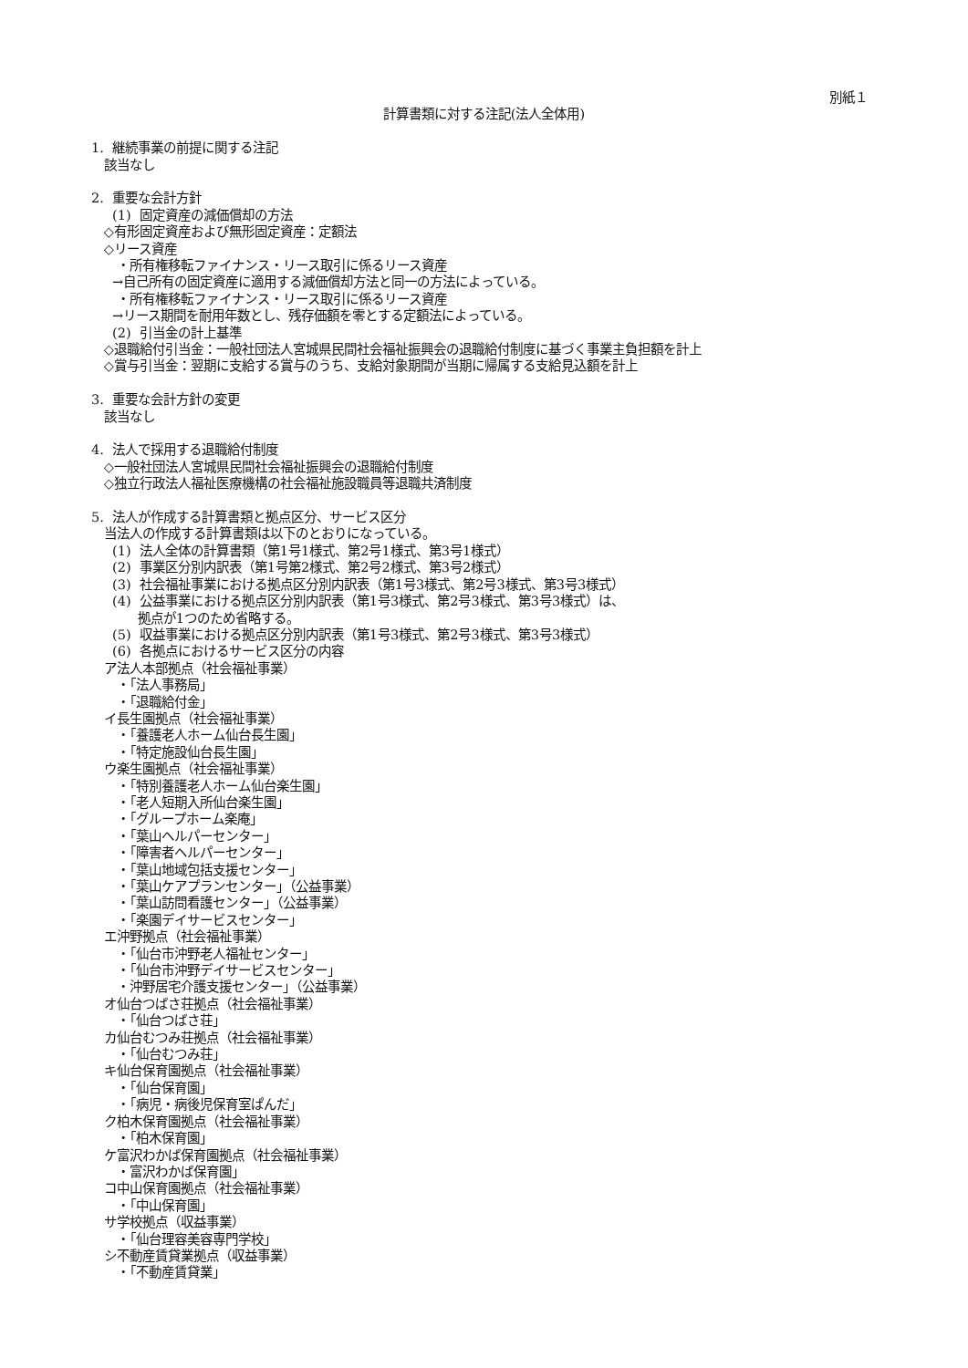別紙１
計算書類に対する注記(法人全体用)
1. 継続事業の前提に関する注記
該当なし
2. 重要な会計方針
(1) 固定資産の減価償却の方法
◇有形固定資産および無形固定資産：定額法
◇リース資産
・所有権移転ファイナンス・リース取引に係るリース資産
→自己所有の固定資産に適用する減価償却方法と同一の方法によっている。
・所有権移転ファイナンス・リース取引に係るリース資産
→リース期間を耐用年数とし、残存価額を零とする定額法によっている。
(2) 引当金の計上基準
◇退職給付引当金：一般社団法人宮城県民間社会福祉振興会の退職給付制度に基づく事業主負担額を計上
◇賞与引当金：翌期に支給する賞与のうち、支給対象期間が当期に帰属する支給見込額を計上
3. 重要な会計方針の変更
該当なし
4. 法人で採用する退職給付制度
◇一般社団法人宮城県民間社会福祉振興会の退職給付制度
◇独立行政法人福祉医療機構の社会福祉施設職員等退職共済制度
5. 法人が作成する計算書類と拠点区分、サービス区分
当法人の作成する計算書類は以下のとおりになっている。
(1) 法人全体の計算書類（第1号1様式、第2号1様式、第3号1様式）
(2) 事業区分別内訳表（第1号第2様式、第2号2様式、第3号2様式）
(3) 社会福祉事業における拠点区分別内訳表（第1号3様式、第2号3様式、第3号3様式）
(4) 公益事業における拠点区分別内訳表（第1号3様式、第2号3様式、第3号3様式）は、
拠点が1つのため省略する。
(5) 収益事業における拠点区分別内訳表（第1号3様式、第2号3様式、第3号3様式）
(6) 各拠点におけるサービス区分の内容
ア法人本部拠点（社会福祉事業）
・「法人事務局」
・「退職給付金」
イ長生園拠点（社会福祉事業）
・「養護老人ホーム仙台長生園」
・「特定施設仙台長生園」
ウ楽生園拠点（社会福祉事業）
・「特別養護老人ホーム仙台楽生園」
・「老人短期入所仙台楽生園」
・「グループホーム楽庵」
・「葉山ヘルパーセンター」
・「障害者ヘルパーセンター」
・「葉山地域包括支援センター」
・「葉山ケアプランセンター」（公益事業）
・「葉山訪問看護センター」（公益事業）
・「楽園デイサービスセンター」
エ沖野拠点（社会福祉事業）
・「仙台市沖野老人福祉センター」
・「仙台市沖野デイサービスセンター」
・沖野居宅介護支援センター」（公益事業）
オ仙台つばさ荘拠点（社会福祉事業）
・「仙台つばさ荘」
カ仙台むつみ荘拠点（社会福祉事業）
・「仙台むつみ荘」
キ仙台保育園拠点（社会福祉事業）
・「仙台保育園」
・「病児・病後児保育室ぱんだ」
ク柏木保育園拠点（社会福祉事業）
・「柏木保育園」
ケ富沢わかば保育園拠点（社会福祉事業）
・富沢わかば保育園」
コ中山保育園拠点（社会福祉事業）
・「中山保育園」
サ学校拠点（収益事業）
・「仙台理容美容専門学校」
シ不動産賃貸業拠点（収益事業）
・「不動産賃貸業」